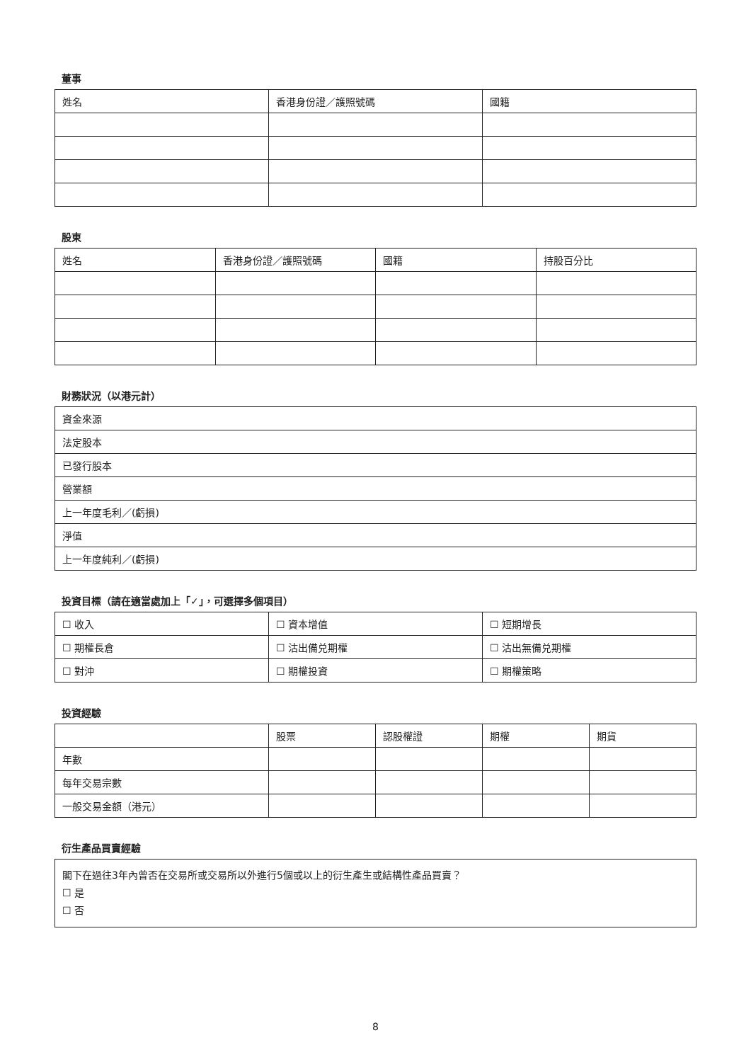董事
| 姓名 | 香港身份證／護照號碼 | 國籍 |
| --- | --- | --- |
股東
| 姓名 | 香港身份證／護照號碼 | 國籍 | 持股百分比 |
| --- | --- | --- | --- |
財務狀況（以港元計）
| 資金來源 |
| 法定股本 |
| 已發行股本 |
| 營業額 |
| 上一年度毛利／(虧損) |
| 淨值 |
| 上一年度純利／(虧損) |
投資目標（請在適當處加上「✓」，可選擇多個項目）
| ☐ 收入 | ☐ 資本增值 | ☐ 短期增長 |
| ☐ 期權長倉 | ☐ 沽出備兑期權 | ☐ 沽出無備兑期權 |
| ☐ 對沖 | ☐ 期權投資 | ☐ 期權策略 |
投資經驗
| | 股票 | 認股權證 | 期權 | 期貨 |
| --- | --- | --- | --- | --- |
| 年數 | | | | |
| 每年交易宗數 | | | | |
| 一般交易金額（港元） | | | | |
衍生產品買賣經驗
閣下在過往3年內曾否在交易所或交易所以外進行5個或以上的衍生產生或結構性產品買賣？
☐ 是
☐ 否
8